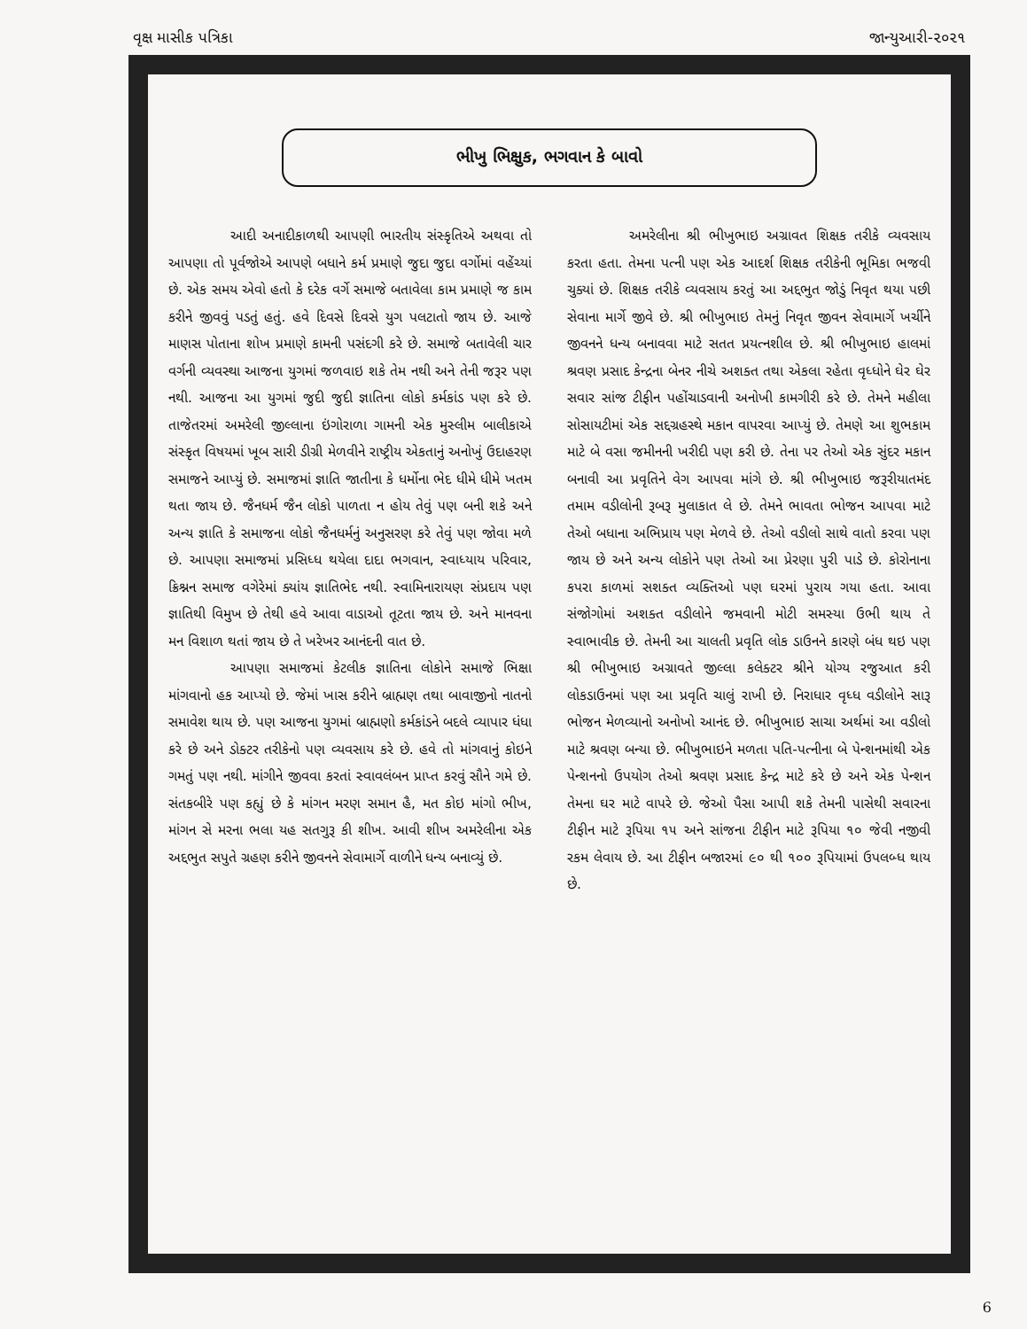વૃક્ષ માસીક પત્રિકા જાન્યુઆરી-૨૦૨૧
ભીખુ ભિક્ષુક, ભગવાન કે બાવો
આદી અનાદીકાળથી આપણી ભારતીય સંસ્કૃતિએ અથવા તો આપણા તો પૂર્વજોએ આપણે બધાને કર્મ પ્રમાણે જુદા જુદા વર્ગોમાં વહેંચ્યાં છે. એક સમય એવો હતો કે દરેક વર્ગે સમાજે બતાવેલા કામ પ્રમાણે જ કામ કરીને જીવવું પડતું હતું. હવે દિવસે દિવસે યુગ પલટાતો જાય છે. આજે માણસ પોતાના શોખ પ્રમાણે કામની પસંદગી કરે છે. સમાજે બતાવેલી ચાર વર્ગની વ્યવસ્થા આજના યુગમાં જળવાઇ શકે તેમ નથી અને તેની જરૂર પણ નથી. આજના આ યુગમાં જુદી જુદી જ્ઞાતિના લોકો કર્મકાંડ પણ કરે છે. તાજેતરમાં અમરેલી જીલ્લાના ઇંગોરાળા ગામની એક મુસ્લીમ બાલીકાએ સંસ્કૃત વિષયમાં ખૂબ સારી ડીગ્રી મેળવીને રાષ્ટ્રીય એકતાનું અનોખું ઉદાહરણ સમાજને આપ્યું છે. સમાજમાં જ્ઞાતિ જાતીના કે ધર્મોના ભેદ ધીમે ધીમે ખતમ થતા જાય છે. જૈનધર્મ જૈન લોકો પાળતા ન હોય તેવું પણ બની શકે અને અન્ય જ્ઞાતિ કે સમાજના લોકો જૈનધર્મનું અનુસરણ કરે તેવું પણ જોવા મળે છે. આપણા સમાજમાં પ્રસિધ્ધ થયેલા દાદા ભગવાન, સ્વાધ્યાય પરિવાર, ક્રિશ્નન સમાજ વગેરેમાં ક્યાંય જ્ઞાતિભેદ નથી. સ્વામિનારાયણ સંપ્રદાય પણ જ્ઞાતિથી વિમુખ છે તેથી હવે આવા વાડાઓ તૂટતા જાય છે. અને માનવના મન વિશાળ થતાં જાય છે તે ખરેખર આનંદની વાત છે.
આપણા સમાજમાં કેટલીક જ્ઞાતિના લોકોને સમાજે ભિક્ષા માંગવાનો હક આપ્યો છે. જેમાં ખાસ કરીને બ્રાહ્મણ તથા બાવાજીનો નાતનો સમાવેશ થાય છે. પણ આજના યુગમાં બ્રાહ્મણો કર્મકાંડને બદલે વ્યાપાર ધંધા કરે છે અને ડોક્ટર તરીકેનો પણ વ્યવસાય કરે છે. હવે તો માંગવાનું કોઇને ગમતું પણ નથી. માંગીને જીવવા કરતાં સ્વાવલંબન પ્રાપ્ત કરવું સૌને ગમે છે. સંતકબીરે પણ કહ્યું છે કે માંગન મરણ સમાન હૈ, મત કોઇ માંગો ભીખ, માંગન સે મરના ભલા યહ સતગુરૂ કી શીખ. આવી શીખ અમરેલીના એક અદ્દભુત સપુતે ગ્રહણ કરીને જીવનને સેવામાર્ગે વાળીને ધન્ય બનાવ્યું છે.
અમરેલીના શ્રી ભીખુભાઇ અગ્રાવત શિક્ષક તરીકે વ્યવસાય કરતા હતા. તેમના પત્ની પણ એક આદર્શ શિક્ષક તરીકેની ભૂમિકા ભજવી ચુક્યાં છે. શિક્ષક તરીકે વ્યવસાય કરતું આ અદ્દભુત જોડું નિવૃત થયા પછી સેવાના માર્ગે જીવે છે. શ્રી ભીખુભાઇ તેમનું નિવૃત જીવન સેવામાર્ગે ખર્ચીને જીવનને ધન્ય બનાવવા માટે સતત પ્રયત્નશીલ છે. શ્રી ભીખુભાઇ હાલમાં શ્રવણ પ્રસાદ કેન્દ્રના બેનર નીચે અશક્ત તથા એકલા રહેતા વૃધ્ધોને ઘેર ઘેર સવાર સાંજ ટીફીન પહોંચાડવાની અનોખી કામગીરી કરે છે. તેમને મહીલા સોસાયટીમાં એક સદ્દગ્રહસ્થે મકાન વાપરવા આપ્યું છે. તેમણે આ શુભકામ માટે બે વસા જમીનની ખરીદી પણ કરી છે. તેના પર તેઓ એક સુંદર મકાન બનાવી આ પ્રવૃતિને વેગ આપવા માંગે છે. શ્રી ભીખુભાઇ જરૂરીયાતમંદ તમામ વડીલોની રૂબરૂ મુલાકાત લે છે. તેમને ભાવતા ભોજન આપવા માટે તેઓ બધાના અભિપ્રાય પણ મેળવે છે. તેઓ વડીલો સાથે વાતો કરવા પણ જાય છે અને અન્ય લોકોને પણ તેઓ આ પ્રેરણા પુરી પાડે છે. કોરોનાના કપરા કાળમાં સશક્ત વ્યક્તિઓ પણ ઘરમાં પુરાય ગયા હતા. આવા સંજોગોમાં અશક્ત વડીલોને જમવાની મોટી સમસ્યા ઉભી થાય તે સ્વાભાવીક છે. તેમની આ ચાલતી પ્રવૃતિ લોક ડાઉનને કારણે બંધ થઇ પણ શ્રી ભીખુભાઇ અગ્રાવતે જીલ્લા કલેક્ટર શ્રીને યોગ્ય રજુઆત કરી લોકડાઉનમાં પણ આ પ્રવૃતિ ચાલું રાખી છે. નિરાધાર વૃધ્ધ વડીલોને સારૂ ભોજન મેળવ્યાનો અનોખો આનંદ છે. ભીખુભાઇ સાચા અર્થમાં આ વડીલો માટે શ્રવણ બન્યા છે. ભીખુભાઇને મળતા પતિ-પત્નીના બે પેન્શનમાંથી એક પેન્શનનો ઉપયોગ તેઓ શ્રવણ પ્રસાદ કેન્દ્ર માટે કરે છે અને એક પેન્શન તેમના ઘર માટે વાપરે છે. જેઓ પૈસા આપી શકે તેમની પાસેથી સવારના ટીફીન માટે રૂપિયા ૧૫ અને સાંજના ટીફીન માટે રૂપિયા ૧૦ જેવી નજીવી રકમ લેવાય છે. આ ટીફીન બજારમાં ૯૦ થી ૧૦૦ રૂપિયામાં ઉપલબ્ધ થાય છે.
6